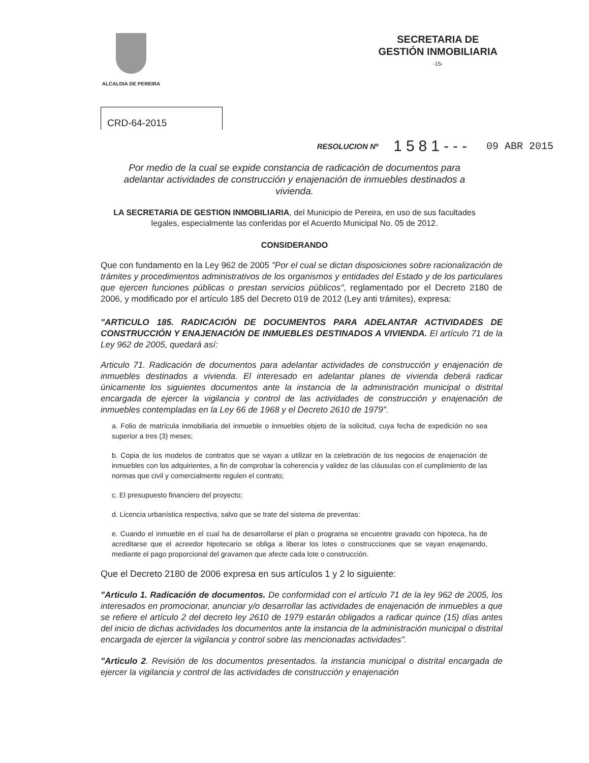ALCALDIA DE PEREIRA
SECRETARIA DE
GESTIÓN INMOBILIARIA
-15-
CRD-64-2015
RESOLUCION Nº 1581--- 09 ABR 2015
Por medio de la cual se expide constancia de radicación de documentos para adelantar actividades de construcción y enajenación de inmuebles destinados a vivienda.
LA SECRETARIA DE GESTION INMOBILIARIA, del Municipio de Pereira, en uso de sus facultades legales, especialmente las conferidas por el Acuerdo Municipal No. 05 de 2012.
CONSIDERANDO
Que con fundamento en la Ley 962 de 2005 "Por el cual se dictan disposiciones sobre racionalización de trámites y procedimientos administrativos de los organismos y entidades del Estado y de los particulares que ejercen funciones públicas o prestan servicios públicos", reglamentado por el Decreto 2180 de 2006, y modificado por el artículo 185 del Decreto 019 de 2012 (Ley anti trámites), expresa:
"ARTICULO 185. RADICACIÓN DE DOCUMENTOS PARA ADELANTAR ACTIVIDADES DE CONSTRUCCIÓN Y ENAJENACIÓN DE INMUEBLES DESTINADOS A VIVIENDA. El artículo 71 de la Ley 962 de 2005, quedará así:
Articulo 71. Radicación de documentos para adelantar actividades de construcción y enajenación de inmuebles destinados a vivienda. El interesado en adelantar planes de vivienda deberá radicar únicamente los siguientes documentos ante la instancia de la administración municipal o distrital encargada de ejercer la vigilancia y control de las actividades de construcción y enajenación de inmuebles contempladas en la Ley 66 de 1968 y el Decreto 2610 de 1979".
a. Folio de matrícula inmobiliaria del inmueble o inmuebles objeto de la solicitud, cuya fecha de expedición no sea superior a tres (3) meses;
b. Copia de los modelos de contratos que se vayan a utilizar en la celebración de los negocios de enajenación de inmuebles con los adquirientes, a fin de comprobar la coherencia y validez de las cláusulas con el cumplimiento de las normas que civil y comercialmente regulen el contrato;
c. El presupuesto financiero del proyecto;
d. Licencia urbanística respectiva, salvo que se trate del sistema de preventas:
e. Cuando el inmueble en el cual ha de desarrollarse el plan o programa se encuentre gravado con hipoteca, ha de acreditarse que el acreedor hipotecario se obliga a liberar los lotes o construcciones que se vayan enajenando, mediante el pago proporcional del gravamen que afecte cada lote o construcción.
Que el Decreto 2180 de 2006 expresa en sus artículos 1 y 2 lo siguiente:
"Articulo 1. Radicación de documentos. De conformidad con el artículo 71 de la ley 962 de 2005, los interesados en promocionar, anunciar y/o desarrollar las actividades de enajenación de inmuebles a que se refiere el artículo 2 del decreto ley 2610 de 1979 estarán obligados a radicar quince (15) días antes del inicio de dichas actividades los documentos ante la instancia de la administración municipal o distrital encargada de ejercer la vigilancia y control sobre las mencionadas actividades".
"Articulo 2. Revisión de los documentos presentados. la instancia municipal o distrital encargada de ejercer la vigilancia y control de las actividades de construcción y enajenación